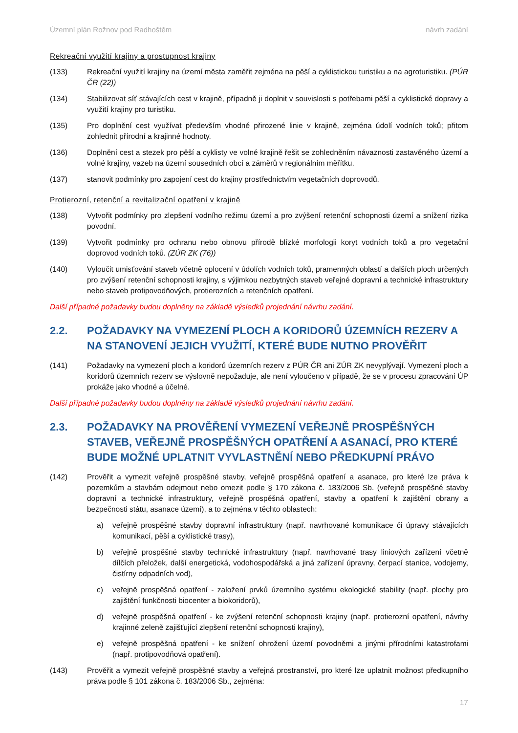Územní plán Rožnov pod Radhoštěm návrh zadání
Rekreační využití krajiny a prostupnost krajiny
(133) Rekreační využití krajiny na území města zaměřit zejména na pěší a cyklistickou turistiku a na agroturistiku. (PÚR ČR (22))
(134) Stabilizovat síť stávajících cest v krajině, případně ji doplnit v souvislosti s potřebami pěší a cyklistické dopravy a využití krajiny pro turistiku.
(135) Pro doplnění cest využívat především vhodné přirozené linie v krajině, zejména údolí vodních toků; přitom zohlednit přírodní a krajinné hodnoty.
(136) Doplnění cest a stezek pro pěší a cyklisty ve volné krajině řešit se zohledněním návaznosti zastavěného území a volné krajiny, vazeb na území sousedních obcí a záměrů v regionálním měřítku.
(137) stanovit podmínky pro zapojení cest do krajiny prostřednictvím vegetačních doprovodů.
Protierozní, retenční a revitalizační opatření v krajině
(138) Vytvořit podmínky pro zlepšení vodního režimu území a pro zvýšení retenční schopnosti území a snížení rizika povodní.
(139) Vytvořit podmínky pro ochranu nebo obnovu přírodě blízké morfologii koryt vodních toků a pro vegetační doprovod vodních toků. (ZÚR ZK (76))
(140) Vyloučit umisťování staveb včetně oplocení v údolích vodních toků, pramenných oblastí a dalších ploch určených pro zvýšení retenční schopnosti krajiny, s výjimkou nezbytných staveb veřejné dopravní a technické infrastruktury nebo staveb protipovodňových, protierozních a retenčních opatření.
Další případné požadavky budou doplněny na základě výsledků projednání návrhu zadání.
2.2. POŽADAVKY NA VYMEZENÍ PLOCH A KORIDORŮ ÚZEMNÍCH REZERV A NA STANOVENÍ JEJICH VYUŽITÍ, KTERÉ BUDE NUTNO PROVĚŘIT
(141) Požadavky na vymezení ploch a koridorů územních rezerv z PÚR ČR ani ZÚR ZK nevyplývají. Vymezení ploch a koridorů územních rezerv se výslovně nepožaduje, ale není vyloučeno v případě, že se v procesu zpracování ÚP prokáže jako vhodné a účelné.
Další případné požadavky budou doplněny na základě výsledků projednání návrhu zadání.
2.3. POŽADAVKY NA PROVĚŘENÍ VYMEZENÍ VEŘEJNĚ PROSPĚŠNÝCH STAVEB, VEŘEJNĚ PROSPĚŠNÝCH OPATŘENÍ A ASANACÍ, PRO KTERÉ BUDE MOŽNÉ UPLATNIT VYVLASTNĚNÍ NEBO PŘEDKUPNÍ PRÁVO
(142) Prověřit a vymezit veřejně prospěšné stavby, veřejně prospěšná opatření a asanace, pro které lze práva k pozemkům a stavbám odejmout nebo omezit podle § 170 zákona č. 183/2006 Sb. (veřejně prospěšné stavby dopravní a technické infrastruktury, veřejně prospěšná opatření, stavby a opatření k zajištění obrany a bezpečnosti státu, asanace území), a to zejména v těchto oblastech:
a) veřejně prospěšné stavby dopravní infrastruktury (např. navrhované komunikace či úpravy stávajících komunikací, pěší a cyklistické trasy),
b) veřejně prospěšné stavby technické infrastruktury (např. navrhované trasy liniových zařízení včetně dílčích přeložek, další energetická, vodohospodářská a jiná zařízení úpravny, čerpací stanice, vodojemy, čistírny odpadních vod),
c) veřejně prospěšná opatření - založení prvků územního systému ekologické stability (např. plochy pro zajištění funkčnosti biocenter a biokoridorů),
d) veřejně prospěšná opatření - ke zvýšení retenční schopnosti krajiny (např. protierozní opatření, návrhy krajinné zeleně zajišťující zlepšení retenční schopnosti krajiny),
e) veřejně prospěšná opatření - ke snížení ohrožení území povodněmi a jinými přírodními katastrofami (např. protipovodňová opatření).
(143) Prověřit a vymezit veřejně prospěšné stavby a veřejná prostranství, pro které lze uplatnit možnost předkupního práva podle § 101 zákona č. 183/2006 Sb., zejména:
17